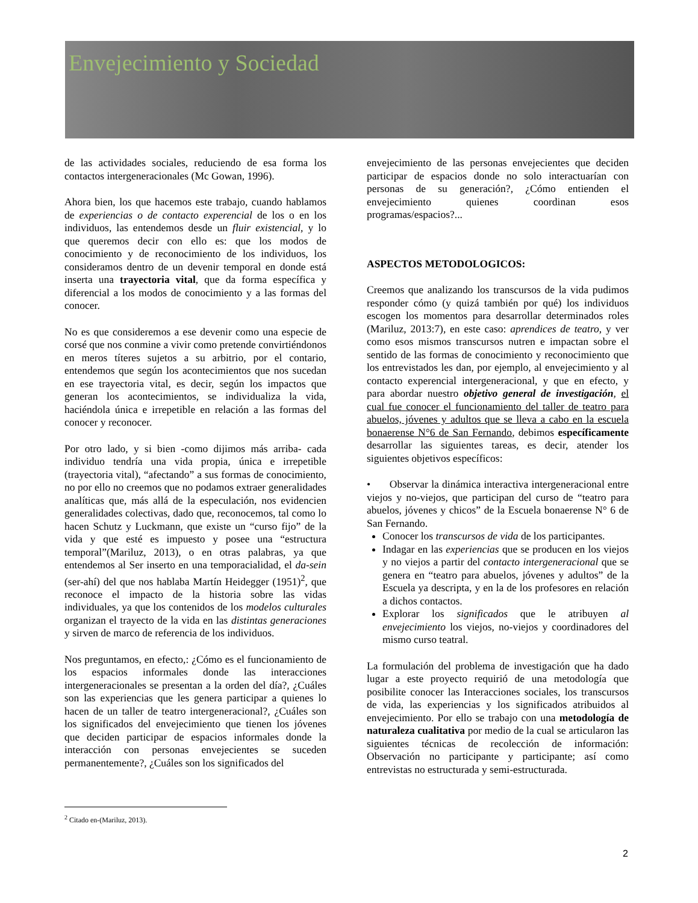Envejecimiento y Sociedad
de las actividades sociales, reduciendo de esa forma los contactos intergeneracionales (Mc Gowan, 1996).
Ahora bien, los que hacemos este trabajo, cuando hablamos de experiencias o de contacto experencial de los o en los individuos, las entendemos desde un fluir existencial, y lo que queremos decir con ello es: que los modos de conocimiento y de reconocimiento de los individuos, los consideramos dentro de un devenir temporal en donde está inserta una trayectoria vital, que da forma específica y diferencial a los modos de conocimiento y a las formas del conocer.
No es que consideremos a ese devenir como una especie de corsé que nos conmine a vivir como pretende convirtiéndonos en meros títeres sujetos a su arbitrio, por el contario, entendemos que según los acontecimientos que nos sucedan en ese trayectoria vital, es decir, según los impactos que generan los acontecimientos, se individualiza la vida, haciéndola única e irrepetible en relación a las formas del conocer y reconocer.
Por otro lado, y si bien -como dijimos más arriba- cada individuo tendría una vida propia, única e irrepetible (trayectoria vital), “afectando” a sus formas de conocimiento, no por ello no creemos que no podamos extraer generalidades analíticas que, más allá de la especulación, nos evidencien generalidades colectivas, dado que, reconocemos, tal como lo hacen Schutz y Luckmann, que existe un “curso fijo” de la vida y que esté es impuesto y posee una “estructura temporal”(Mariluz, 2013), o en otras palabras, ya que entendemos al Ser inserto en una temporacialidad, el da-sein (ser-ahí) del que nos hablaba Martín Heidegger (1951)<sup>2</sup>, que reconoce el impacto de la historia sobre las vidas individuales, ya que los contenidos de los modelos culturales organizan el trayecto de la vida en las distintas generaciones y sirven de marco de referencia de los individuos.
Nos preguntamos, en efecto,: ¿Cómo es el funcionamiento de los espacios informales donde las interacciones intergeneracionales se presentan a la orden del día?, ¿Cuáles son las experiencias que les genera participar a quienes lo hacen de un taller de teatro intergeneracional?, ¿Cuáles son los significados del envejecimiento que tienen los jóvenes que deciden participar de espacios informales donde la interacción con personas envejecientes se suceden permanentemente?, ¿Cuáles son los significados del
envejecimiento de las personas envejecientes que deciden participar de espacios donde no solo interactuarían con personas de su generación?, ¿Cómo entienden el envejecimiento quienes coordinan esos programas/espacios?...
ASPECTOS METODOLOGICOS:
Creemos que analizando los transcursos de la vida pudimos responder cómo (y quizá también por qué) los individuos escogen los momentos para desarrollar determinados roles (Mariluz, 2013:7), en este caso: aprendices de teatro, y ver como esos mismos transcursos nutren e impactan sobre el sentido de las formas de conocimiento y reconocimiento que los entrevistados les dan, por ejemplo, al envejecimiento y al contacto experencial intergeneracional, y que en efecto, y para abordar nuestro objetivo general de investigación, el cual fue conocer el funcionamiento del taller de teatro para abuelos, jóvenes y adultos que se lleva a cabo en la escuela bonaerense N°6 de San Fernando, debimos específicamente desarrollar las siguientes tareas, es decir, atender los siguientes objetivos específicos:
• Observar la dinámica interactiva intergeneracional entre viejos y no-viejos, que participan del curso de “teatro para abuelos, jóvenes y chicos” de la Escuela bonaerense N° 6 de San Fernando.
Conocer los transcursos de vida de los participantes.
Indagar en las experiencias que se producen en los viejos y no viejos a partir del contacto intergeneracional que se genera en “teatro para abuelos, jóvenes y adultos” de la Escuela ya descripta, y en la de los profesores en relación a dichos contactos.
Explorar los significados que le atribuyen al envejecimiento los viejos, no-viejos y coordinadores del mismo curso teatral.
La formulación del problema de investigación que ha dado lugar a este proyecto requirió de una metodología que posibilite conocer las Interacciones sociales, los transcursos de vida, las experiencias y los significados atribuidos al envejecimiento. Por ello se trabajo con una metodología de naturaleza cualitativa por medio de la cual se articularon las siguientes técnicas de recolección de información: Observación no participante y participante; así como entrevistas no estructurada y semi-estructurada.
<sup>2</sup> Citado en-(Mariluz, 2013).
2